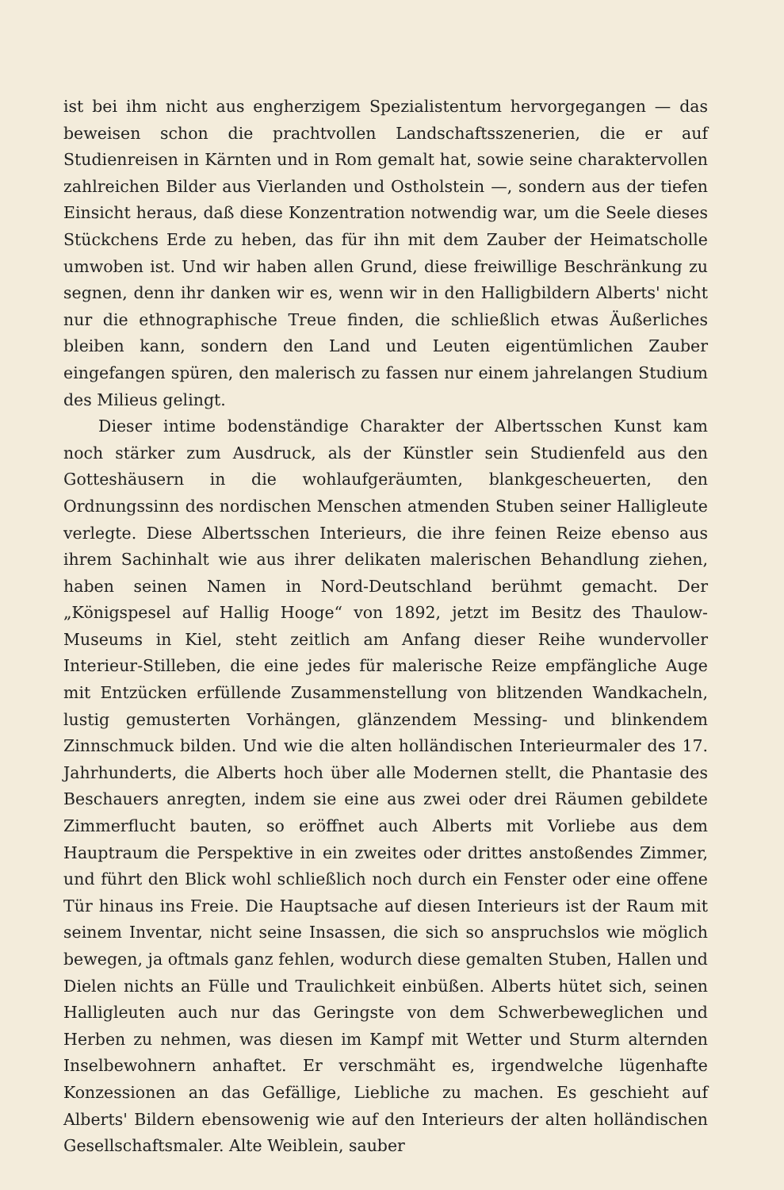ist bei ihm nicht aus engherzigem Spezialistentum hervorgegangen — das beweisen schon die prachtvollen Landschaftsszenerien, die er auf Studienreisen in Kärnten und in Rom gemalt hat, sowie seine charaktervollen zahlreichen Bilder aus Vierlanden und Ostholstein —, sondern aus der tiefen Einsicht heraus, daß diese Konzentration notwendig war, um die Seele dieses Stückchens Erde zu heben, das für ihn mit dem Zauber der Heimatscholle umwoben ist. Und wir haben allen Grund, diese freiwillige Beschränkung zu segnen, denn ihr danken wir es, wenn wir in den Halligbildern Alberts' nicht nur die ethnographische Treue finden, die schließlich etwas Äußerliches bleiben kann, sondern den Land und Leuten eigentümlichen Zauber eingefangen spüren, den malerisch zu fassen nur einem jahrelangen Studium des Milieus gelingt.
Dieser intime bodenständige Charakter der Albertsschen Kunst kam noch stärker zum Ausdruck, als der Künstler sein Studienfeld aus den Gotteshäusern in die wohlaufgeräumten, blankgescheuerten, den Ordnungssinn des nordischen Menschen atmenden Stuben seiner Halligleute verlegte. Diese Albertsschen Interieurs, die ihre feinen Reize ebenso aus ihrem Sachinhalt wie aus ihrer delikaten malerischen Behandlung ziehen, haben seinen Namen in Nord-Deutschland berühmt gemacht. Der „Königspesel auf Hallig Hooge“ von 1892, jetzt im Besitz des Thaulow-Museums in Kiel, steht zeitlich am Anfang dieser Reihe wundervoller Interieur-Stilleben, die eine jedes für malerische Reize empfängliche Auge mit Entzücken erfüllende Zusammenstellung von blitzenden Wandkacheln, lustig gemusterten Vorhängen, glänzendem Messing- und blinkendem Zinnschmuck bilden. Und wie die alten holländischen Interieurmaler des 17. Jahrhunderts, die Alberts hoch über alle Modernen stellt, die Phantasie des Beschauers anregten, indem sie eine aus zwei oder drei Räumen gebildete Zimmerflucht bauten, so eröffnet auch Alberts mit Vorliebe aus dem Hauptraum die Perspektive in ein zweites oder drittes anstoßendes Zimmer, und führt den Blick wohl schließlich noch durch ein Fenster oder eine offene Tür hinaus ins Freie. Die Hauptsache auf diesen Interieurs ist der Raum mit seinem Inventar, nicht seine Insassen, die sich so anspruchslos wie möglich bewegen, ja oftmals ganz fehlen, wodurch diese gemalten Stuben, Hallen und Dielen nichts an Fülle und Traulichkeit einbüßen. Alberts hütet sich, seinen Halligleuten auch nur das Geringste von dem Schwerbeweglichen und Herben zu nehmen, was diesen im Kampf mit Wetter und Sturm alternden Inselbewohnern anhaftet. Er verschmäht es, irgendwelche lügenhafte Konzessionen an das Gefällige, Liebliche zu machen. Es geschieht auf Alberts' Bildern ebensowenig wie auf den Interieurs der alten holländischen Gesellschaftsmaler. Alte Weiblein, sauber